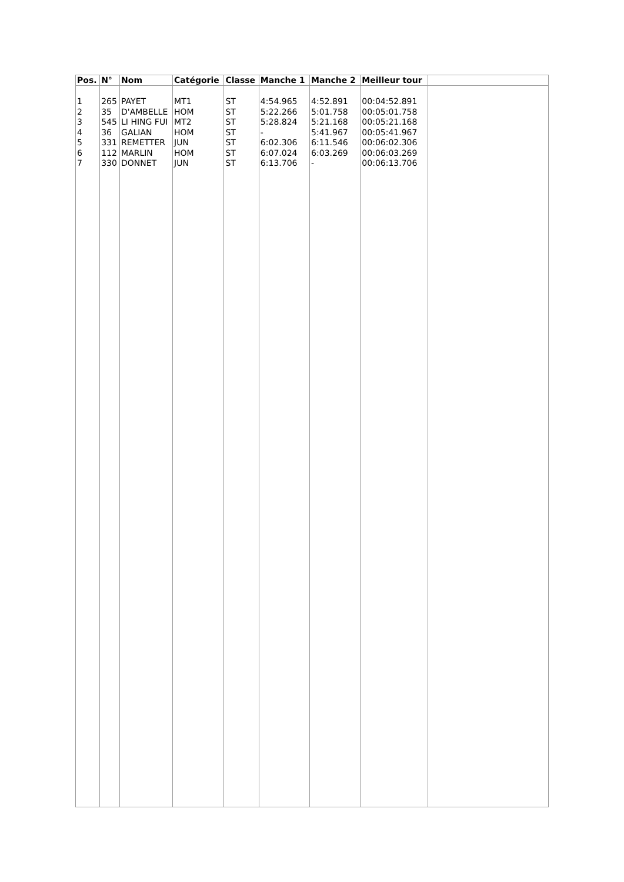| Pos. | N° | Nom | Catégorie | Classe | Manche 1 | Manche 2 | Meilleur tour | |
| --- | --- | --- | --- | --- | --- | --- | --- | --- |
| 1 2 3 4 5 6 7 | 265 35 545 36 331 112 330 | PAYET D'AMBELLE LI HING FUI GALIAN REMETTER MARLIN DONNET | MT1 HOM MT2 HOM JUN HOM JUN | ST ST ST ST ST ST ST | 4:54.965 5:22.266 5:28.824 - 6:02.306 6:07.024 6:13.706 | 4:52.891 5:01.758 5:21.168 5:41.967 6:11.546 6:03.269 - | 00:04:52.891 00:05:01.758 00:05:21.168 00:05:41.967 00:06:02.306 00:06:03.269 00:06:13.706 | |